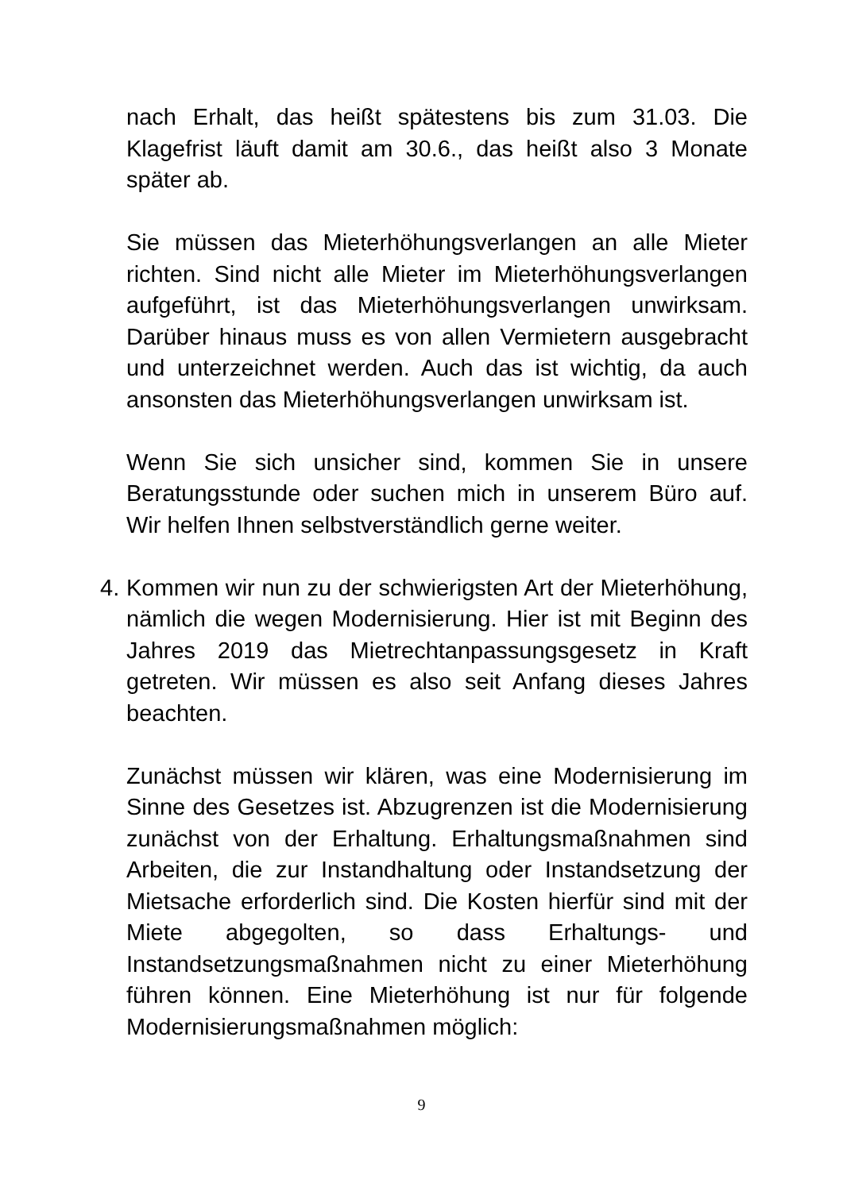nach Erhalt, das heißt spätestens bis zum 31.03. Die Klagefrist läuft damit am 30.6., das heißt also 3 Monate später ab.
Sie müssen das Mieterhöhungsverlangen an alle Mieter richten. Sind nicht alle Mieter im Mieterhöhungsverlangen aufgeführt, ist das Mieterhöhungsverlangen unwirksam. Darüber hinaus muss es von allen Vermietern ausgebracht und unterzeichnet werden. Auch das ist wichtig, da auch ansonsten das Mieterhöhungsverlangen unwirksam ist.
Wenn Sie sich unsicher sind, kommen Sie in unsere Beratungsstunde oder suchen mich in unserem Büro auf. Wir helfen Ihnen selbstverständlich gerne weiter.
4.
Kommen wir nun zu der schwierigsten Art der Mieterhöhung, nämlich die wegen Modernisierung. Hier ist mit Beginn des Jahres 2019 das Mietrechtanpassungsgesetz in Kraft getreten. Wir müssen es also seit Anfang dieses Jahres beachten.
Zunächst müssen wir klären, was eine Modernisierung im Sinne des Gesetzes ist. Abzugrenzen ist die Modernisierung zunächst von der Erhaltung. Erhaltungsmaßnahmen sind Arbeiten, die zur Instandhaltung oder Instandsetzung der Mietsache erforderlich sind. Die Kosten hierfür sind mit der Miete abgegolten, so dass Erhaltungs- und Instandsetzungsmaßnahmen nicht zu einer Mieterhöhung führen können. Eine Mieterhöhung ist nur für folgende Modernisierungsmaßnahmen möglich:
9